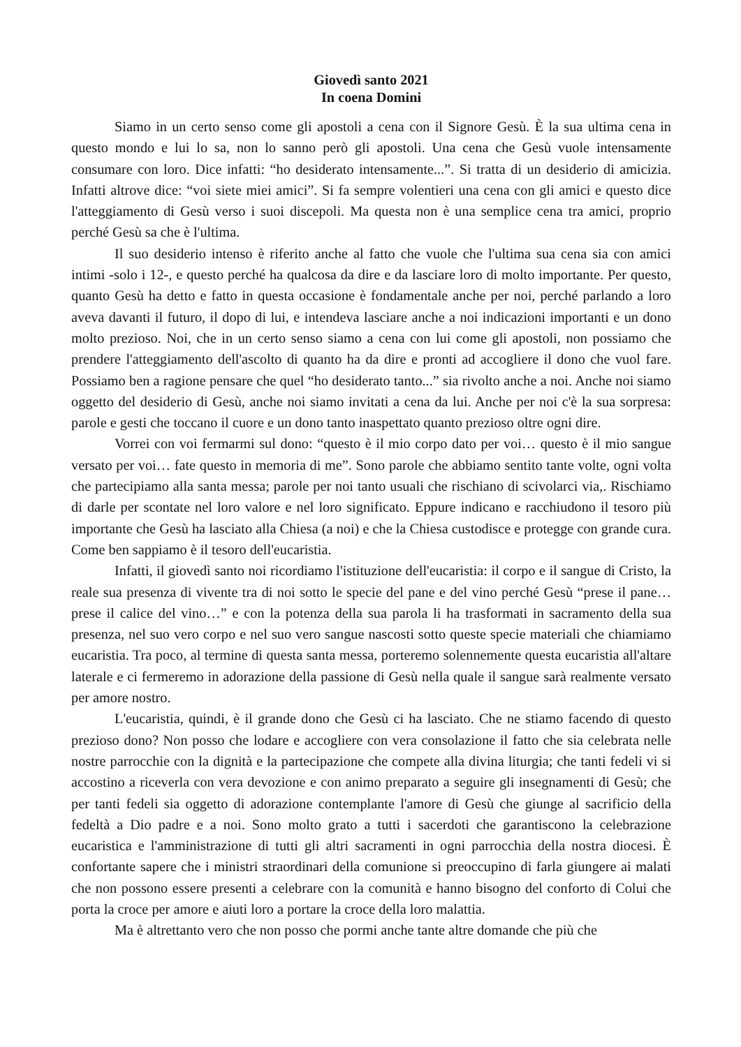Giovedì santo 2021
In coena Domini
Siamo in un certo senso come gli apostoli a cena con il Signore Gesù. È la sua ultima cena in questo mondo e lui lo sa, non lo sanno però gli apostoli. Una cena che Gesù vuole intensamente consumare con loro. Dice infatti: “ho desiderato intensamente...”. Si tratta di un desiderio di amicizia. Infatti altrove dice: “voi siete miei amici”. Si fa sempre volentieri una cena con gli amici e questo dice l'atteggiamento di Gesù verso i suoi discepoli. Ma questa non è una semplice cena tra amici, proprio perché Gesù sa che è l'ultima.
Il suo desiderio intenso è riferito anche al fatto che vuole che l'ultima sua cena sia con amici intimi -solo i 12-, e questo perché ha qualcosa da dire e da lasciare loro di molto importante. Per questo, quanto Gesù ha detto e fatto in questa occasione è fondamentale anche per noi, perché parlando a loro aveva davanti il futuro, il dopo di lui, e intendeva lasciare anche a noi indicazioni importanti e un dono molto prezioso. Noi, che in un certo senso siamo a cena con lui come gli apostoli, non possiamo che prendere l'atteggiamento dell'ascolto di quanto ha da dire e pronti ad accogliere il dono che vuol fare. Possiamo ben a ragione pensare che quel “ho desiderato tanto...” sia rivolto anche a noi. Anche noi siamo oggetto del desiderio di Gesù, anche noi siamo invitati a cena da lui. Anche per noi c'è la sua sorpresa: parole e gesti che toccano il cuore e un dono tanto inaspettato quanto prezioso oltre ogni dire.
Vorrei con voi fermarmi sul dono: “questo è il mio corpo dato per voi… questo è il mio sangue versato per voi… fate questo in memoria di me”. Sono parole che abbiamo sentito tante volte, ogni volta che partecipiamo alla santa messa; parole per noi tanto usuali che rischiano di scivolarci via,. Rischiamo di darle per scontate nel loro valore e nel loro significato. Eppure indicano e racchiudono il tesoro più importante che Gesù ha lasciato alla Chiesa (a noi) e che la Chiesa custodisce e protegge con grande cura. Come ben sappiamo è il tesoro dell'eucaristia.
Infatti, il giovedì santo noi ricordiamo l'istituzione dell'eucaristia: il corpo e il sangue di Cristo, la reale sua presenza di vivente tra di noi sotto le specie del pane e del vino perché Gesù “prese il pane… prese il calice del vino…” e con la potenza della sua parola li ha trasformati in sacramento della sua presenza, nel suo vero corpo e nel suo vero sangue nascosti sotto queste specie materiali che chiamiamo eucaristia. Tra poco, al termine di questa santa messa, porteremo solennemente questa eucaristia all'altare laterale e ci fermeremo in adorazione della passione di Gesù nella quale il sangue sarà realmente versato per amore nostro.
L'eucaristia, quindi, è il grande dono che Gesù ci ha lasciato. Che ne stiamo facendo di questo prezioso dono? Non posso che lodare e accogliere con vera consolazione il fatto che sia celebrata nelle nostre parrocchie con la dignità e la partecipazione che compete alla divina liturgia; che tanti fedeli vi si accostino a riceverla con vera devozione e con animo preparato a seguire gli insegnamenti di Gesù; che per tanti fedeli sia oggetto di adorazione contemplante l'amore di Gesù che giunge al sacrificio della fedeltà a Dio padre e a noi. Sono molto grato a tutti i sacerdoti che garantiscono la celebrazione eucaristica e l'amministrazione di tutti gli altri sacramenti in ogni parrocchia della nostra diocesi. È confortante sapere che i ministri straordinari della comunione si preoccupino di farla giungere ai malati che non possono essere presenti a celebrare con la comunità e hanno bisogno del conforto di Colui che porta la croce per amore e aiuti loro a portare la croce della loro malattia.
Ma è altrettanto vero che non posso che pormi anche tante altre domande che più che